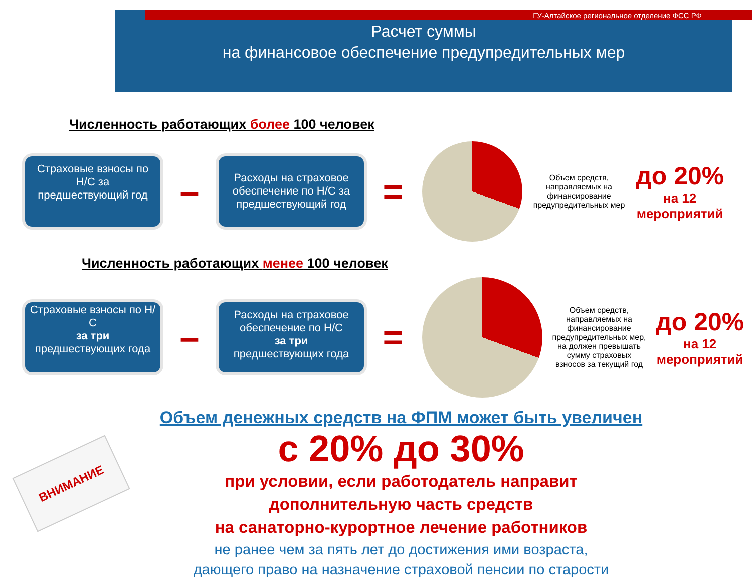ГУ-Алтайское региональное отделение ФСС РФ
Расчет суммы
на финансовое обеспечение предупредительных мер
Численность работающих более 100 человек
Страховые взносы по Н/С за предшествующий год
–
Расходы на страховое обеспечение по Н/С за предшествующий год
=
Объем средств, направляемых на финансирование предупредительных мер
до 20%
на 12
мероприятий
Численность работающих менее 100 человек
Страховые взносы по Н/С
за три
предшествующих года
–
Расходы на страховое обеспечение по Н/С
за три
предшествующих года
=
Объем средств, направляемых на финансирование предупредительных мер, на должен превышать сумму страховых взносов за текущий год
до 20%
на 12
мероприятий
Объем денежных средств на ФПМ может быть увеличен
с 20% до 30%
при условии, если работодатель направит
дополнительную часть средств
на санаторно-курортное лечение работников
не ранее чем за пять лет до достижения ими возраста,
дающего право на назначение страховой пенсии по старости
ВНИМАНИЕ